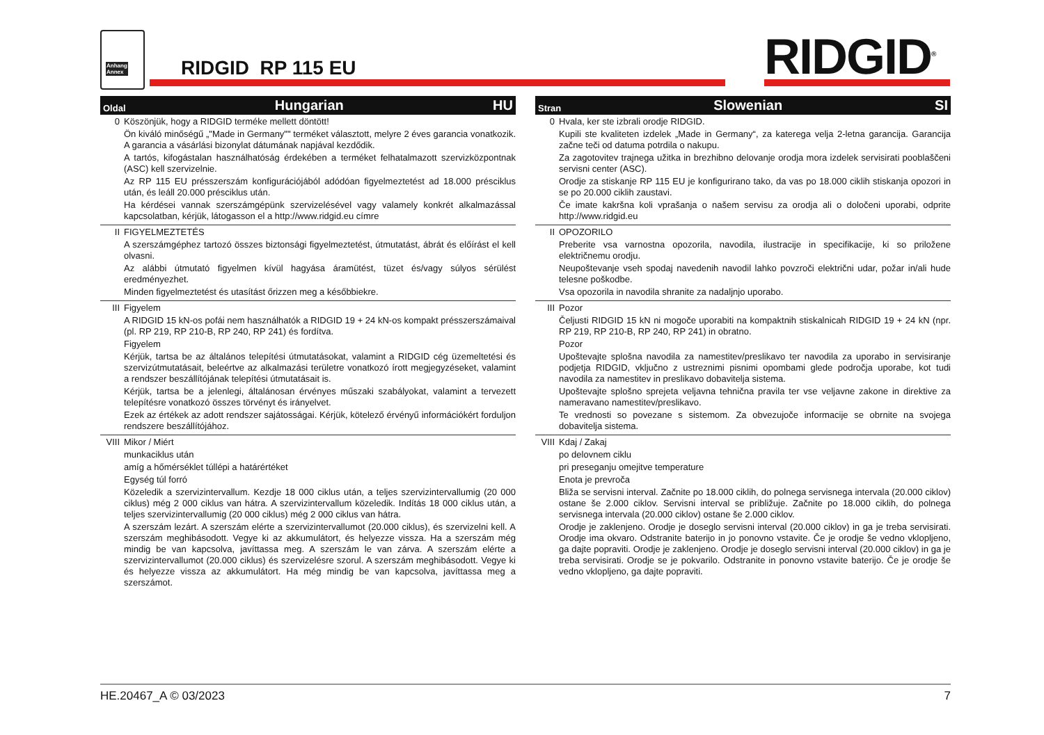Anhang
Annex
RIDGID RP 115 EU RIDGID<sup>®</sup>
Oldal Hungarian HU
| 0 | Köszönjük, hogy a RIDGID terméke mellett döntött! Ön kiváló minőségű „"Made in Germany"" terméket választott, melyre 2 éves garancia vonatkozik. A garancia a vásárlási bizonylat dátumának napjával kezdődik. A tartós, kifogástalan használhatóság érdekében a terméket felhatalmazott szervizközpontnak (ASC) kell szervizelnie. Az RP 115 EU présszerszám konfigurációjából adódóan figyelmeztetést ad 18.000 présciklus után, és leáll 20.000 présciklus után. Ha kérdései vannak szerszámgépünk szervizelésével vagy valamely konkrét alkalmazással kapcsolatban, kérjük, látogasson el a http://www.ridgid.eu címre |
| II | FIGYELMEZTETÉS A szerszámgéphez tartozó összes biztonsági figyelmeztetést, útmutatást, ábrát és előírást el kell olvasni. Az alábbi útmutató figyelmen kívül hagyása áramütést, tüzet és/vagy súlyos sérülést eredményezhet. Minden figyelmeztetést és utasítást őrizzen meg a későbbiekre. |
| III | Figyelem A RIDGID 15 kN-os pofái nem használhatók a RIDGID 19 + 24 kN-os kompakt présszerszámaival (pl. RP 219, RP 210-B, RP 240, RP 241) és fordítva. Figyelem Kérjük, tartsa be az általános telepítési útmutatásokat, valamint a RIDGID cég üzemeltetési és szervizútmutatásait, beleértve az alkalmazási területre vonatkozó írott megjegyzéseket, valamint a rendszer beszállítójának telepítési útmutatásait is. Kérjük, tartsa be a jelenlegi, általánosan érvényes műszaki szabályokat, valamint a tervezett telepítésre vonatkozó összes törvényt és irányelvet. Ezek az értékek az adott rendszer sajátosságai. Kérjük, kötelező érvényű információkért forduljon rendszere beszállítójához. |
| VIII | Mikor / Miért munkaciklus után amíg a hőmérséklet túllépi a határértéket Egység túl forró Közeledik a szervizintervallum. Kezdje 18 000 ciklus után, a teljes szervizintervallumig (20 000 ciklus) még 2 000 ciklus van hátra. A szervizintervallum közeledik. Indítás 18 000 ciklus után, a teljes szervizintervallumig (20 000 ciklus) még 2 000 ciklus van hátra. A szerszám lezárt. A szerszám elérte a szervizintervallumot (20.000 ciklus), és szervizelni kell. A szerszám meghibásodott. Vegye ki az akkumulátort, és helyezze vissza. Ha a szerszám még mindig be van kapcsolva, javíttassa meg. A szerszám le van zárva. A szerszám elérte a szervizintervallumot (20.000 ciklus) és szervizelésre szorul. A szerszám meghibásodott. Vegye ki és helyezze vissza az akkumulátort. Ha még mindig be van kapcsolva, javíttassa meg a szerszámot. |
Stran Slowenian SI
| 0 | Hvala, ker ste izbrali orodje RIDGID. Kupili ste kvaliteten izdelek „Made in Germany“, za katerega velja 2-letna garancija. Garancija začne teči od datuma potrdila o nakupu. Za zagotovitev trajnega užitka in brezhibno delovanje orodja mora izdelek servisirati pooblaščeni servisni center (ASC). Orodje za stiskanje RP 115 EU je konfigurirano tako, da vas po 18.000 ciklih stiskanja opozori in se po 20.000 ciklih zaustavi. Če imate kakršna koli vprašanja o našem servisu za orodja ali o določeni uporabi, odprite http://www.ridgid.eu |
| II | OPOZORILO Preberite vsa varnostna opozorila, navodila, ilustracije in specifikacije, ki so priložene električnemu orodju. Neupoštevanje vseh spodaj navedenih navodil lahko povzroči električni udar, požar in/ali hude telesne poškodbe. Vsa opozorila in navodila shranite za nadaljnjo uporabo. |
| III | Pozor Čeljusti RIDGID 15 kN ni mogoče uporabiti na kompaktnih stiskalnicah RIDGID 19 + 24 kN (npr. RP 219, RP 210-B, RP 240, RP 241) in obratno. Pozor Upoštevajte splošna navodila za namestitev/preslikavo ter navodila za uporabo in servisiranje podjetja RIDGID, vključno z ustreznimi pisnimi opombami glede področja uporabe, kot tudi navodila za namestitev in preslikavo dobavitelja sistema. Upoštevajte splošno sprejeta veljavna tehnična pravila ter vse veljavne zakone in direktive za nameravano namestitev/preslikavo. Te vrednosti so povezane s sistemom. Za obvezujoče informacije se obrnite na svojega dobavitelja sistema. |
| VIII | Kdaj / Zakaj po delovnem ciklu pri preseganju omejitve temperature Enota je prevroča Bliža se servisni interval. Začnite po 18.000 ciklih, do polnega servisnega intervala (20.000 ciklov) ostane še 2.000 ciklov. Servisni interval se približuje. Začnite po 18.000 ciklih, do polnega servisnega intervala (20.000 ciklov) ostane še 2.000 ciklov. Orodje je zaklenjeno. Orodje je doseglo servisni interval (20.000 ciklov) in ga je treba servisirati. Orodje ima okvaro. Odstranite baterijo in jo ponovno vstavite. Če je orodje še vedno vklopljeno, ga dajte popraviti. Orodje je zaklenjeno. Orodje je doseglo servisni interval (20.000 ciklov) in ga je treba servisirati. Orodje se je pokvarilo. Odstranite in ponovno vstavite baterijo. Če je orodje še vedno vklopljeno, ga dajte popraviti. |
HE.20467_A © 03/2023 7